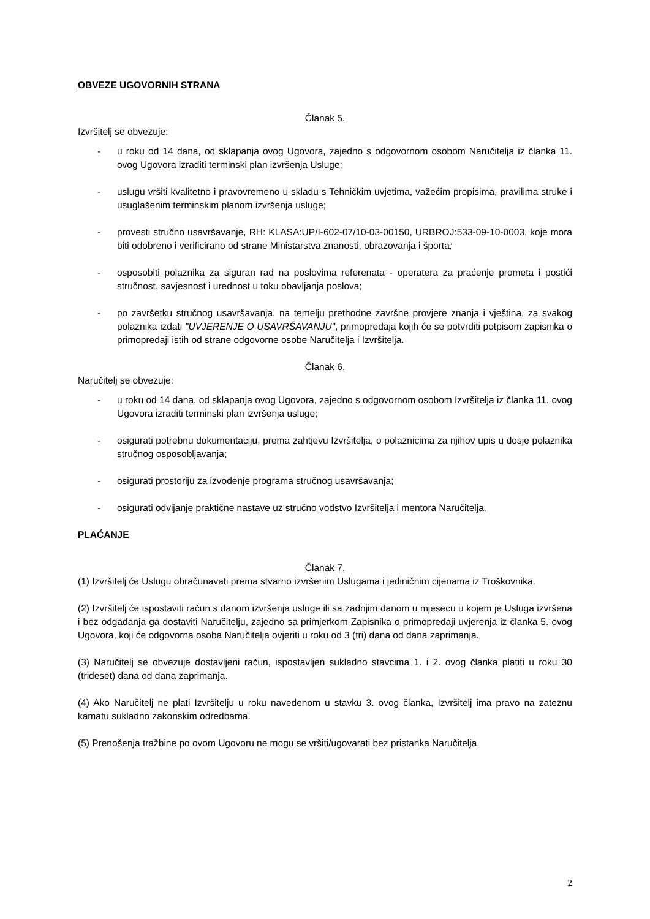OBVEZE UGOVORNIH STRANA
Članak 5.
Izvršitelj se obvezuje:
- u roku od 14 dana, od sklapanja ovog Ugovora, zajedno s odgovornom osobom Naručitelja iz članka 11. ovog Ugovora izraditi terminski plan izvršenja Usluge;
- uslugu vršiti kvalitetno i pravovremeno u skladu s Tehničkim uvjetima, važećim propisima, pravilima struke i usuglašenim terminskim planom izvršenja usluge;
- provesti stručno usavršavanje, RH: KLASA:UP/I-602-07/10-03-00150, URBROJ:533-09-10-0003, koje mora biti odobreno i verificirano od strane Ministarstva znanosti, obrazovanja i športa;
- osposobiti polaznika za siguran rad na poslovima referenata - operatera za praćenje prometa i postići stručnost, savjesnost i urednost u toku obavljanja poslova;
- po završetku stručnog usavršavanja, na temelju prethodne završne provjere znanja i vještina, za svakog polaznika izdati "UVJERENJE O USAVRŠAVANJU", primopredaja kojih će se potvrditi potpisom zapisnika o primopredaji istih od strane odgovorne osobe Naručitelja i Izvršitelja.
Članak 6.
Naručitelj se obvezuje:
- u roku od 14 dana, od sklapanja ovog Ugovora, zajedno s odgovornom osobom Izvršitelja iz članka 11. ovog Ugovora izraditi terminski plan izvršenja usluge;
- osigurati potrebnu dokumentaciju, prema zahtjevu Izvršitelja, o polaznicima za njihov upis u dosje polaznika stručnog osposobljavanja;
- osigurati prostoriju za izvođenje programa stručnog usavršavanja;
- osigurati odvijanje praktične nastave uz stručno vodstvo Izvršitelja i mentora Naručitelja.
PLAĆANJE
Članak 7.
(1) Izvršitelj će Uslugu obračunavati prema stvarno izvršenim Uslugama i jediničnim cijenama iz Troškovnika.
(2) Izvršitelj će ispostaviti račun s danom izvršenja usluge ili sa zadnjim danom u mjesecu u kojem je Usluga izvršena i bez odgađanja ga dostaviti Naručitelju, zajedno sa primjerkom Zapisnika o primopredaji uvjerenja iz članka 5. ovog Ugovora, koji će odgovorna osoba Naručitelja ovjeriti u roku od 3 (tri) dana od dana zaprimanja.
(3) Naručitelj se obvezuje dostavljeni račun, ispostavljen sukladno stavcima 1. i 2. ovog članka platiti u roku 30 (trideset) dana od dana zaprimanja.
(4) Ako Naručitelj ne plati Izvršitelju u roku navedenom u stavku 3. ovog članka, Izvršitelj ima pravo na zateznu kamatu sukladno zakonskim odredbama.
(5) Prenošenja tražbine po ovom Ugovoru ne mogu se vršiti/ugovarati bez pristanka Naručitelja.
2